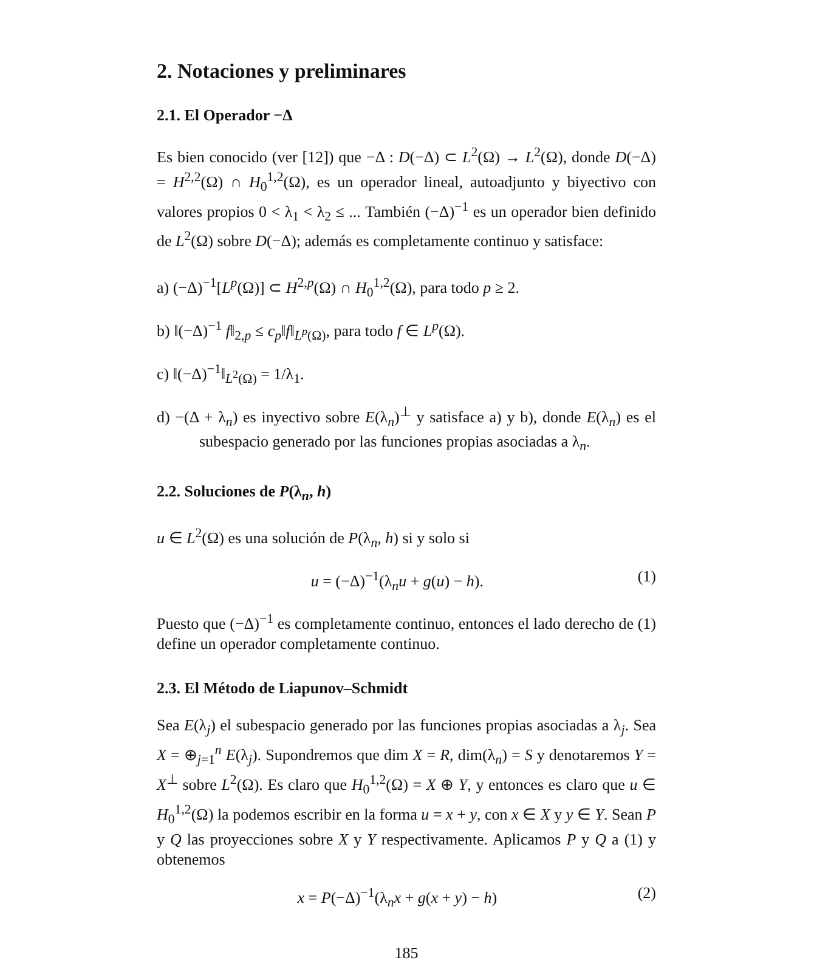2. Notaciones y preliminares
2.1. El Operador −Δ
Es bien conocido (ver [12]) que −Δ : D(−Δ) ⊂ L<sup>2</sup>(Ω) → L<sup>2</sup>(Ω), donde D(−Δ) = H<sup>2,2</sup>(Ω) ∩ H<sub>0</sub><sup>1,2</sup>(Ω), es un operador lineal, autoadjunto y biyectivo con valores propios 0 < λ<sub>1</sub> < λ<sub>2</sub> ≤ ... También (−Δ)<sup>−1</sup> es un operador bien definido de L<sup>2</sup>(Ω) sobre D(−Δ); además es completamente continuo y satisface:
a) (−Δ)<sup>−1</sup>[L<sup>p</sup>(Ω)] ⊂ H<sup>2,p</sup>(Ω) ∩ H<sub>0</sub><sup>1,2</sup>(Ω), para todo p ≥ 2.
b) ‖(−Δ)<sup>−1</sup> f‖<sub>2,p</sub> ≤ c<sub>p</sub>‖f‖<sub>L<sup>p</sup>(Ω)</sub>, para todo f ∈ L<sup>p</sup>(Ω).
c) ‖(−Δ)<sup>−1</sup>‖<sub>L<sup>2</sup>(Ω)</sub> = 1/λ<sub>1</sub>.
d) −(Δ + λ<sub>n</sub>) es inyectivo sobre E(λ<sub>n</sub>)<sup>⊥</sup> y satisface a) y b), donde E(λ<sub>n</sub>) es el subespacio generado por las funciones propias asociadas a λ<sub>n</sub>.
2.2. Soluciones de P(λ<sub>n</sub>, h)
u ∈ L<sup>2</sup>(Ω) es una solución de P(λ<sub>n</sub>, h) si y solo si
u = (−Δ)<sup>−1</sup>(λ<sub>n</sub>u + g(u) − h). (1)
Puesto que (−Δ)<sup>−1</sup> es completamente continuo, entonces el lado derecho de (1) define un operador completamente continuo.
2.3. El Método de Liapunov–Schmidt
Sea E(λ<sub>j</sub>) el subespacio generado por las funciones propias asociadas a λ<sub>j</sub>. Sea X = ⊕<sub>j=1</sub><sup>n</sup> E(λ<sub>j</sub>). Supondremos que dim X = R, dim(λ<sub>n</sub>) = S y denotaremos Y = X<sup>⊥</sup> sobre L<sup>2</sup>(Ω). Es claro que H<sub>0</sub><sup>1,2</sup>(Ω) = X ⊕ Y, y entonces es claro que u ∈ H<sub>0</sub><sup>1,2</sup>(Ω) la podemos escribir en la forma u = x + y, con x ∈ X y y ∈ Y. Sean P y Q las proyecciones sobre X y Y respectivamente. Aplicamos P y Q a (1) y obtenemos
x = P(−Δ)<sup>−1</sup>(λ<sub>n</sub>x + g(x + y) − h) (2)
185